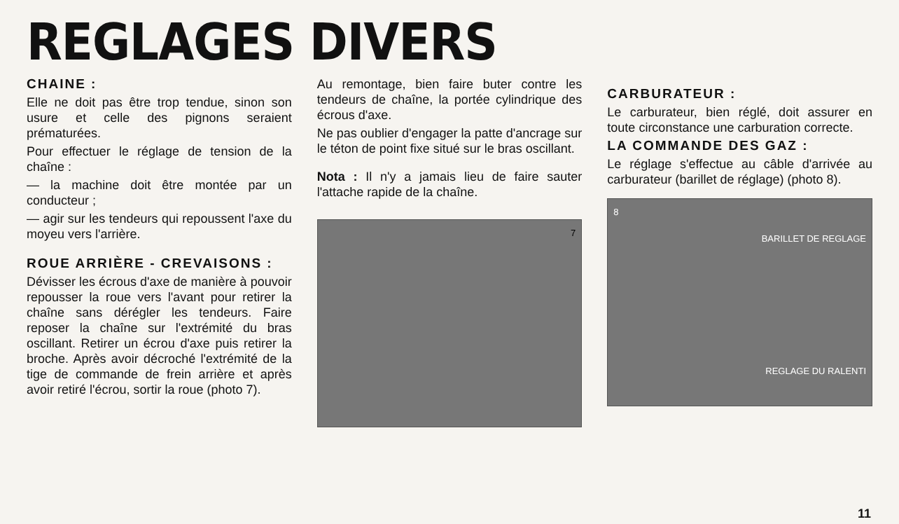REGLAGES DIVERS
CHAINE :
Elle ne doit pas être trop tendue, sinon son usure et celle des pignons seraient prématurées.
Pour effectuer le réglage de tension de la chaîne :
— la machine doit être montée par un conducteur ;
— agir sur les tendeurs qui repoussent l'axe du moyeu vers l'arrière.
ROUE ARRIÈRE - CREVAISONS :
Dévisser les écrous d'axe de manière à pouvoir repousser la roue vers l'avant pour retirer la chaîne sans dérégler les tendeurs. Faire reposer la chaîne sur l'extrémité du bras oscillant. Retirer un écrou d'axe puis retirer la broche. Après avoir décroché l'extrémité de la tige de commande de frein arrière et après avoir retiré l'écrou, sortir la roue (photo 7).
Au remontage, bien faire buter contre les tendeurs de chaîne, la portée cylindrique des écrous d'axe.
Ne pas oublier d'engager la patte d'ancrage sur le téton de point fixe situé sur le bras oscillant.
Nota : Il n'y a jamais lieu de faire sauter l'attache rapide de la chaîne.
7
CARBURATEUR :
Le carburateur, bien réglé, doit assurer en toute circonstance une carburation correcte.
LA COMMANDE DES GAZ :
Le réglage s'effectue au câble d'arrivée au carburateur (barillet de réglage) (photo 8).
8
BARILLET DE REGLAGE
REGLAGE DU RALENTI
11